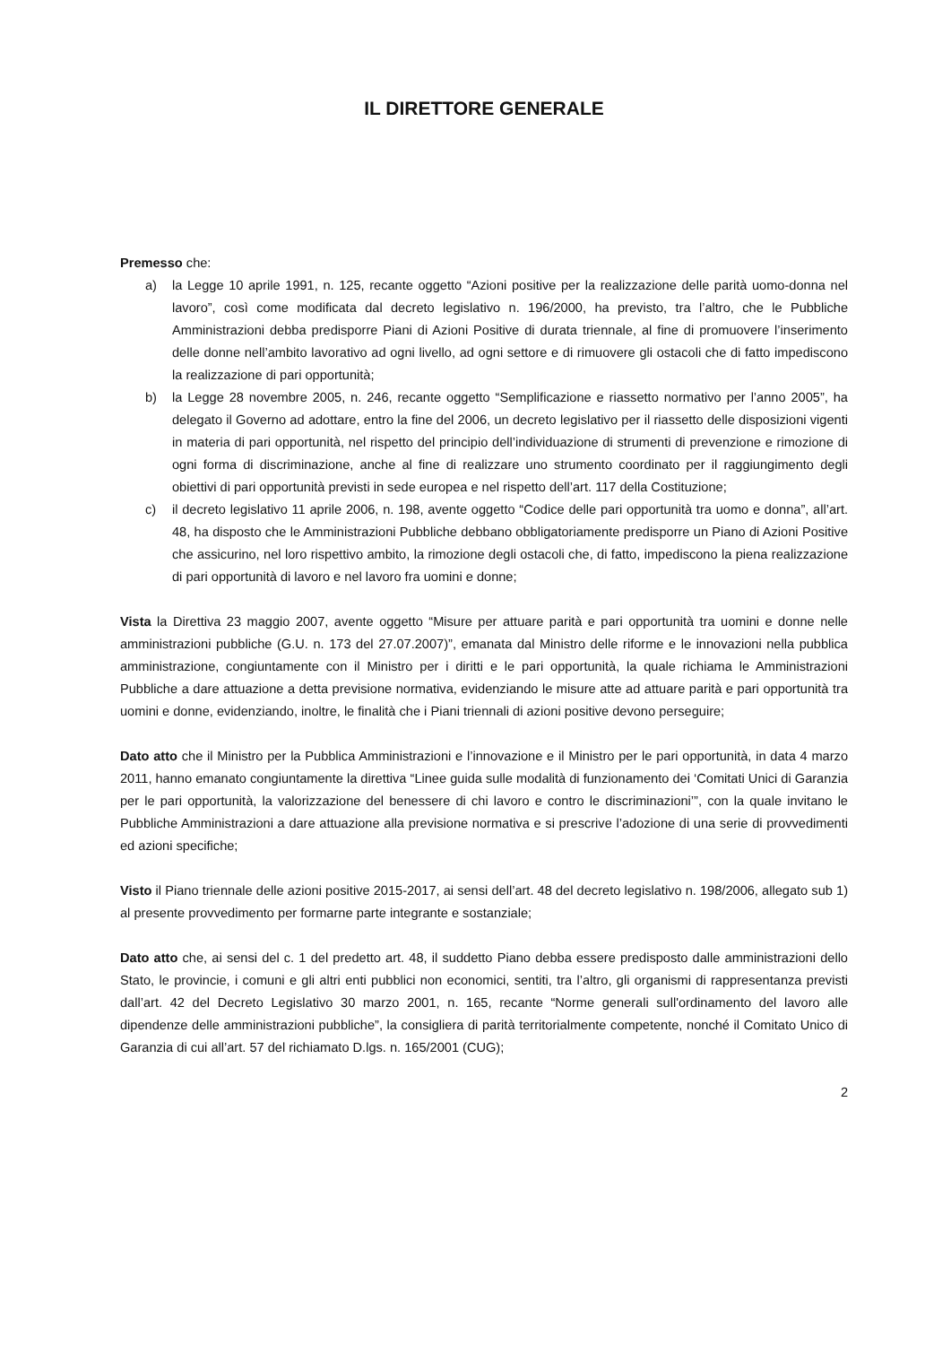IL DIRETTORE GENERALE
Premesso che:
a) la Legge 10 aprile 1991, n. 125, recante oggetto “Azioni positive per la realizzazione delle parità uomo-donna nel lavoro”, così come modificata dal decreto legislativo n. 196/2000, ha previsto, tra l’altro, che le Pubbliche Amministrazioni debba predisporre Piani di Azioni Positive di durata triennale, al fine di promuovere l’inserimento delle donne nell’ambito lavorativo ad ogni livello, ad ogni settore e di rimuovere gli ostacoli che di fatto impediscono la realizzazione di pari opportunità;
b) la Legge 28 novembre 2005, n. 246, recante oggetto “Semplificazione e riassetto normativo per l’anno 2005”, ha delegato il Governo ad adottare, entro la fine del 2006, un decreto legislativo per il riassetto delle disposizioni vigenti in materia di pari opportunità, nel rispetto del principio dell’individuazione di strumenti di prevenzione e rimozione di ogni forma di discriminazione, anche al fine di realizzare uno strumento coordinato per il raggiungimento degli obiettivi di pari opportunità previsti in sede europea e nel rispetto dell’art. 117 della Costituzione;
c) il decreto legislativo 11 aprile 2006, n. 198, avente oggetto “Codice delle pari opportunità tra uomo e donna”, all’art. 48, ha disposto che le Amministrazioni Pubbliche debbano obbligatoriamente predisporre un Piano di Azioni Positive che assicurino, nel loro rispettivo ambito, la rimozione degli ostacoli che, di fatto, impediscono la piena realizzazione di pari opportunità di lavoro e nel lavoro fra uomini e donne;
Vista la Direttiva 23 maggio 2007, avente oggetto “Misure per attuare parità e pari opportunità tra uomini e donne nelle amministrazioni pubbliche (G.U. n. 173 del 27.07.2007)”, emanata dal Ministro delle riforme e le innovazioni nella pubblica amministrazione, congiuntamente con il Ministro per i diritti e le pari opportunità, la quale richiama le Amministrazioni Pubbliche a dare attuazione a detta previsione normativa, evidenziando le misure atte ad attuare parità e pari opportunità tra uomini e donne, evidenziando, inoltre, le finalità che i Piani triennali di azioni positive devono perseguire;
Dato atto che il Ministro per la Pubblica Amministrazioni e l’innovazione e il Ministro per le pari opportunità, in data 4 marzo 2011, hanno emanato congiuntamente la direttiva “Linee guida sulle modalità di funzionamento dei ‘Comitati Unici di Garanzia per le pari opportunità, la valorizzazione del benessere di chi lavoro e contro le discriminazioni’”, con la quale invitano le Pubbliche Amministrazioni a dare attuazione alla previsione normativa e si prescrive l’adozione di una serie di provvedimenti ed azioni specifiche;
Visto il Piano triennale delle azioni positive 2015-2017, ai sensi dell’art. 48 del decreto legislativo n. 198/2006, allegato sub 1) al presente provvedimento per formarne parte integrante e sostanziale;
Dato atto che, ai sensi del c. 1 del predetto art. 48, il suddetto Piano debba essere predisposto dalle amministrazioni dello Stato, le provincie, i comuni e gli altri enti pubblici non economici, sentiti, tra l’altro, gli organismi di rappresentanza previsti dall’art. 42 del Decreto Legislativo 30 marzo 2001, n. 165, recante “Norme generali sull'ordinamento del lavoro alle dipendenze delle amministrazioni pubbliche”, la consigliera di parità territorialmente competente, nonché il Comitato Unico di Garanzia di cui all’art. 57 del richiamato D.lgs. n. 165/2001 (CUG);
2